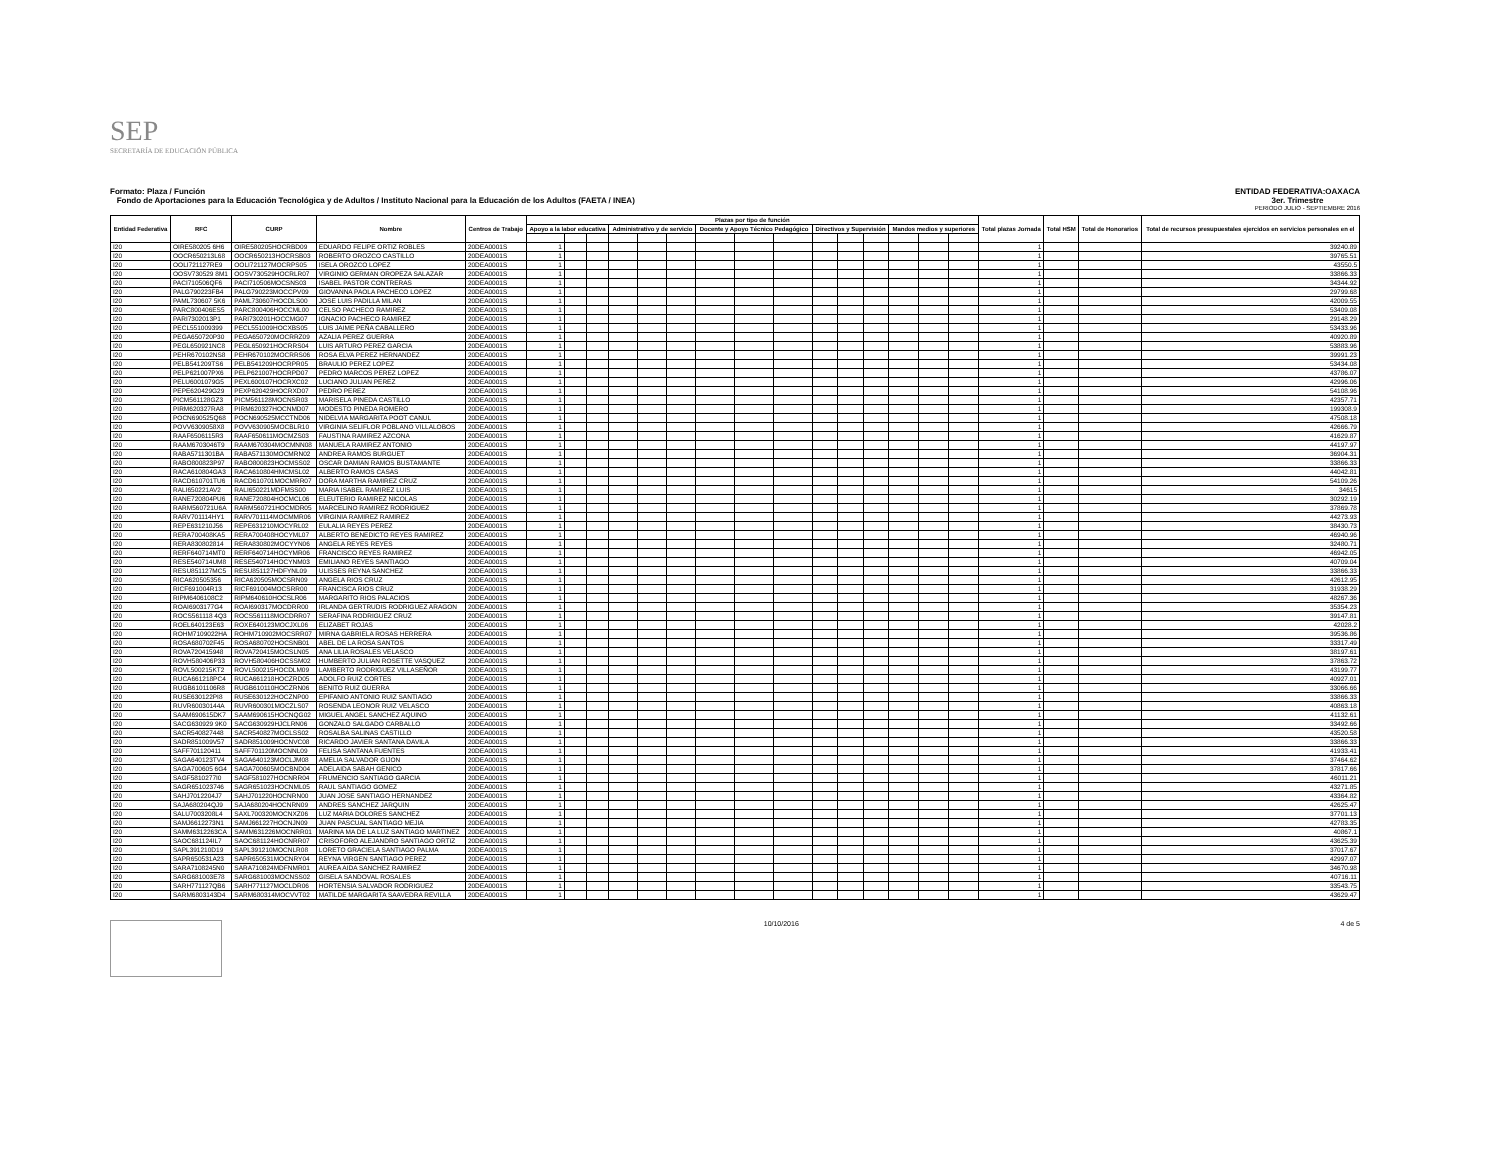SEP
SECRETARÍA DE EDUCACIÓN PÚBLICA
Formato: Plaza / Función
Fondo de Aportaciones para la Educación Tecnológica y de Adultos / Instituto Nacional para la Educación de los Adultos (FAETA / INEA)
ENTIDAD FEDERATIVA:OAXACA
3er. Trimestre
PERIODO JULIO - SEPTIEMBRE 2016
| Entidad Federativa | RFC | CURP | Nombre | Centros de Trabajo | Plazas por tipo de función | | | | | | | | | | | | | | | Total plazas Jornada | Total HSM | Total de Honorarios | Total de recursos presupuestales ejercidos en servicios personales en el |
| --- | --- | --- | --- | --- | --- | --- | --- | --- | --- | --- | --- | --- | --- | --- | --- | --- | --- | --- | --- | --- | --- | --- | --- |
| | | | | | Apoyo a la labor educativa | | | Administrativo y de servicio | | | Docente y Apoyo Técnico Pedagógico | | | Directivos y Supervisión | | | Mandos medios y superiores | | | | | | |
| I20 | OIRE580205 6H6 | OIRE580205HOCRBD09 | EDUARDO FELIPE ORTIZ ROBLES | 20DEA0001S | 1 | | | | | | | | | | | | | | | 1 | | | 39240.89 |
| I20 | OOCR650213L68 | OOCR650213HOCRSB03 | ROBERTO OROZCO CASTILLO | 20DEA0001S | 1 | | | | | | | | | | | | | | | 1 | | | 39765.51 |
| I20 | OOLI721127RE9 | OOLI721127MOCRPS05 | ISELA OROZCO LOPEZ | 20DEA0001S | 1 | | | | | | | | | | | | | | | 1 | | | 43550.5 |
| I20 | OOSV730529 8M1 | OOSV730529HOCRLR07 | VIRGINIO GERMAN OROPEZA SALAZAR | 20DEA0001S | 1 | | | | | | | | | | | | | | | 1 | | | 33866.33 |
| I20 | PACI710506QF6 | PACI710506MOCSNS03 | ISABEL PASTOR CONTRERAS | 20DEA0001S | 1 | | | | | | | | | | | | | | | 1 | | | 34344.92 |
| I20 | PALG790223FB4 | PALG790223MOCCPV09 | GIOVANNA PAOLA PACHECO LOPEZ | 20DEA0001S | 1 | | | | | | | | | | | | | | | 1 | | | 29799.68 |
| I20 | PAML730607 5K6 | PAML730607HOCDLS00 | JOSE LUIS PADILLA MILAN | 20DEA0001S | 1 | | | | | | | | | | | | | | | 1 | | | 42009.55 |
| I20 | PARC800406ES5 | PARC800406HOCCML00 | CELSO PACHECO RAMIREZ | 20DEA0001S | 1 | | | | | | | | | | | | | | | 1 | | | 53409.08 |
| I20 | PARI7302013P1 | PARI730201HOCCMG07 | IGNACIO PACHECO RAMIREZ | 20DEA0001S | 1 | | | | | | | | | | | | | | | 1 | | | 29148.29 |
| I20 | PECL551009399 | PECL551009HOCXBS05 | LUIS JAIME PEÑA CABALLERO | 20DEA0001S | 1 | | | | | | | | | | | | | | | 1 | | | 53433.96 |
| I20 | PEGA650720P30 | PEGA650720MOCRRZ09 | AZALIA PEREZ GUERRA | 20DEA0001S | 1 | | | | | | | | | | | | | | | 1 | | | 40920.89 |
| I20 | PEGL650921NC8 | PEGL650921HOCRRS04 | LUIS ARTURO PEREZ GARCIA | 20DEA0001S | 1 | | | | | | | | | | | | | | | 1 | | | 53883.96 |
| I20 | PEHR670102NS8 | PEHR670102MOCRRS06 | ROSA ELVA PEREZ HERNANDEZ | 20DEA0001S | 1 | | | | | | | | | | | | | | | 1 | | | 39991.23 |
| I20 | PELB541209TS6 | PELB541209HOCRPR05 | BRAULIO PEREZ LOPEZ | 20DEA0001S | 1 | | | | | | | | | | | | | | | 1 | | | 53434.08 |
| I20 | PELP621007PX6 | PELP621007HOCRPD07 | PEDRO MARCOS PEREZ LOPEZ | 20DEA0001S | 1 | | | | | | | | | | | | | | | 1 | | | 43786.07 |
| I20 | PELU6001079G5 | PEXL600107HOCRXC02 | LUCIANO JULIAN PEREZ | 20DEA0001S | 1 | | | | | | | | | | | | | | | 1 | | | 42996.06 |
| I20 | PEPE620429G29 | PEXP620429HOCRXD07 | PEDRO PEREZ | 20DEA0001S | 1 | | | | | | | | | | | | | | | 1 | | | 54108.96 |
| I20 | PICM561128GZ3 | PICM561128MOCNSR03 | MARISELA PINEDA CASTILLO | 20DEA0001S | 1 | | | | | | | | | | | | | | | 1 | | | 42357.71 |
| I20 | PIRM620327RA8 | PIRM620327HOCNMD07 | MODESTO PINEDA ROMERO | 20DEA0001S | 1 | | | | | | | | | | | | | | | 1 | | | 199308.9 |
| I20 | POCN690525Q68 | POCN690525MCCTND06 | NIDELVIA MARGARITA POOT CANUL | 20DEA0001S | 1 | | | | | | | | | | | | | | | 1 | | | 47508.18 |
| I20 | POVV6309058X8 | POVV630905MOCBLR10 | VIRGINIA SELIFLOR POBLANO VILLALOBOS | 20DEA0001S | 1 | | | | | | | | | | | | | | | 1 | | | 42666.79 |
| I20 | RAAF6506115R3 | RAAF650611MOCMZS03 | FAUSTINA RAMIREZ AZCONA | 20DEA0001S | 1 | | | | | | | | | | | | | | | 1 | | | 41629.87 |
| I20 | RAAM6703046T9 | RAAM670304MOCMNN08 | MANUELA RAMIREZ ANTONIO | 20DEA0001S | 1 | | | | | | | | | | | | | | | 1 | | | 44197.97 |
| I20 | RABA5711301BA | RABA571130MOCMRN02 | ANDREA RAMOS BURGUET | 20DEA0001S | 1 | | | | | | | | | | | | | | | 1 | | | 36904.31 |
| I20 | RABO800823P97 | RABO800823HOCMSS02 | OSCAR DAMIAN RAMOS BUSTAMANTE | 20DEA0001S | 1 | | | | | | | | | | | | | | | 1 | | | 33866.33 |
| I20 | RACA610804GA3 | RACA610804HMCMSL02 | ALBERTO RAMOS CASAS | 20DEA0001S | 1 | | | | | | | | | | | | | | | 1 | | | 44042.81 |
| I20 | RACD610701TU6 | RACD610701MOCMRR07 | DORA MARTHA RAMIREZ CRUZ | 20DEA0001S | 1 | | | | | | | | | | | | | | | 1 | | | 54109.26 |
| I20 | RALI650221AV2 | RALI650221MDFMSS00 | MARIA ISABEL RAMIREZ LUIS | 20DEA0001S | 1 | | | | | | | | | | | | | | | 1 | | | 34615 |
| I20 | RANE720804PU6 | RANE720804HOCMCL06 | ELEUTERIO RAMIREZ NICOLAS | 20DEA0001S | 1 | | | | | | | | | | | | | | | 1 | | | 30292.19 |
| I20 | RARM560721U6A | RARM560721HOCMDR05 | MARCELINO RAMIREZ RODRIGUEZ | 20DEA0001S | 1 | | | | | | | | | | | | | | | 1 | | | 37869.78 |
| I20 | RARV701114HY1 | RARV701114MOCMMR06 | VIRGINIA RAMIREZ RAMIREZ | 20DEA0001S | 1 | | | | | | | | | | | | | | | 1 | | | 44273.93 |
| I20 | REPE631210J56 | REPE631210MOCYRL02 | EULALIA REYES PEREZ | 20DEA0001S | 1 | | | | | | | | | | | | | | | 1 | | | 38430.73 |
| I20 | RERA700408KA5 | RERA700408HOCYML07 | ALBERTO BENEDICTO REYES RAMIREZ | 20DEA0001S | 1 | | | | | | | | | | | | | | | 1 | | | 46940.96 |
| I20 | RERA830802814 | RERA830802MOCYYN06 | ANGELA REYES REYES | 20DEA0001S | 1 | | | | | | | | | | | | | | | 1 | | | 32480.71 |
| I20 | RERF640714MT0 | RERF640714HOCYMR06 | FRANCISCO REYES RAMIREZ | 20DEA0001S | 1 | | | | | | | | | | | | | | | 1 | | | 46942.05 |
| I20 | RESE540714UM8 | RESE540714HOCYNM03 | EMILIANO REYES SANTIAGO | 20DEA0001S | 1 | | | | | | | | | | | | | | | 1 | | | 40709.04 |
| I20 | RESU851127MC5 | RESU851127HDFYNL09 | ULISSES REYNA SANCHEZ | 20DEA0001S | 1 | | | | | | | | | | | | | | | 1 | | | 33866.33 |
| I20 | RICA620505356 | RICA620505MOCSRN09 | ANGELA RIOS CRUZ | 20DEA0001S | 1 | | | | | | | | | | | | | | | 1 | | | 42612.95 |
| I20 | RICF691004R13 | RICF691004MOCSRR00 | FRANCISCA RIOS CRUZ | 20DEA0001S | 1 | | | | | | | | | | | | | | | 1 | | | 31938.29 |
| I20 | RIPM6406108C2 | RIPM640610HOCSLR06 | MARGARITO RIOS PALACIOS | 20DEA0001S | 1 | | | | | | | | | | | | | | | 1 | | | 48267.36 |
| I20 | ROAI6903177G4 | ROAI690317MOCDRR00 | IRLANDA GERTRUDIS RODRIGUEZ ARAGON | 20DEA0001S | 1 | | | | | | | | | | | | | | | 1 | | | 35354.23 |
| I20 | ROCS561118 4Q3 | ROCS561118MOCDRR07 | SERAFINA RODRIGUEZ CRUZ | 20DEA0001S | 1 | | | | | | | | | | | | | | | 1 | | | 39147.81 |
| I20 | ROEL640123E63 | ROXE640123MOCJXL06 | ELIZABET ROJAS | 20DEA0001S | 1 | | | | | | | | | | | | | | | 1 | | | 42028.2 |
| I20 | ROHM7109022HA | ROHM710902MOCSRR07 | MIRNA GABRIELA ROSAS HERRERA | 20DEA0001S | 1 | | | | | | | | | | | | | | | 1 | | | 39536.86 |
| I20 | ROSA680702F45 | ROSA680702HOCSNB01 | ABEL DE LA ROSA SANTOS | 20DEA0001S | 1 | | | | | | | | | | | | | | | 1 | | | 33317.49 |
| I20 | ROVA720415948 | ROVA720415MOCSLN05 | ANA LILIA ROSALES VELASCO | 20DEA0001S | 1 | | | | | | | | | | | | | | | 1 | | | 38197.61 |
| I20 | ROVH580406P33 | ROVH580406HOCSSM02 | HUMBERTO JULIAN ROSETTE VASQUEZ | 20DEA0001S | 1 | | | | | | | | | | | | | | | 1 | | | 37863.72 |
| I20 | ROVL500215KT2 | ROVL500215HOCDLM09 | LAMBERTO RODRIGUEZ VILLASEÑOR | 20DEA0001S | 1 | | | | | | | | | | | | | | | 1 | | | 43199.77 |
| I20 | RUCA661218PC4 | RUCA661218HOCZRD05 | ADOLFO RUIZ CORTES | 20DEA0001S | 1 | | | | | | | | | | | | | | | 1 | | | 40927.01 |
| I20 | RUGB6101106R8 | RUGB610110HOCZRN06 | BENITO RUIZ GUERRA | 20DEA0001S | 1 | | | | | | | | | | | | | | | 1 | | | 33066.66 |
| I20 | RUSE630122PI8 | RUSE630122HOCZNP00 | EPIFANIO ANTONIO RUIZ SANTIAGO | 20DEA0001S | 1 | | | | | | | | | | | | | | | 1 | | | 33866.33 |
| I20 | RUVR60030144A | RUVR600301MOCZLS07 | ROSENDA LEONOR RUIZ VELASCO | 20DEA0001S | 1 | | | | | | | | | | | | | | | 1 | | | 40863.18 |
| I20 | SAAM690615DK7 | SAAM690615HOCNQG02 | MIGUEL ANGEL SANCHEZ AQUINO | 20DEA0001S | 1 | | | | | | | | | | | | | | | 1 | | | 41132.61 |
| I20 | SACG630929 9K0 | SACG630929HJCLRN06 | GONZALO SALGADO CARBALLO | 20DEA0001S | 1 | | | | | | | | | | | | | | | 1 | | | 33492.66 |
| I20 | SACR540827448 | SACR540827MOCLSS02 | ROSALBA SALINAS CASTILLO | 20DEA0001S | 1 | | | | | | | | | | | | | | | 1 | | | 43520.58 |
| I20 | SADR851009V57 | SADR851009HOCNVC08 | RICARDO JAVIER SANTANA DAVILA | 20DEA0001S | 1 | | | | | | | | | | | | | | | 1 | | | 33866.33 |
| I20 | SAFF701120411 | SAFF701120MOCNNL09 | FELISA SANTANA FUENTES | 20DEA0001S | 1 | | | | | | | | | | | | | | | 1 | | | 41933.41 |
| I20 | SAGA640123TV4 | SAGA640123MOCLJM08 | AMELIA SALVADOR GIJON | 20DEA0001S | 1 | | | | | | | | | | | | | | | 1 | | | 37464.62 |
| I20 | SAGA700605 6G4 | SAGA700605MOCBND04 | ADELAIDA SABAH GENICO | 20DEA0001S | 1 | | | | | | | | | | | | | | | 1 | | | 37817.66 |
| I20 | SAGF5810277I0 | SAGF581027HOCNRR04 | FRUMENCIO SANTIAGO GARCIA | 20DEA0001S | 1 | | | | | | | | | | | | | | | 1 | | | 46011.21 |
| I20 | SAGR651023746 | SAGR651023HOCNML05 | RAUL SANTIAGO GOMEZ | 20DEA0001S | 1 | | | | | | | | | | | | | | | 1 | | | 43271.85 |
| I20 | SAHJ7012204J7 | SAHJ701220HOCNRN00 | JUAN JOSE SANTIAGO HERNANDEZ | 20DEA0001S | 1 | | | | | | | | | | | | | | | 1 | | | 43364.82 |
| I20 | SAJA680204QJ9 | SAJA680204HOCNRN09 | ANDRES SANCHEZ JARQUIN | 20DEA0001S | 1 | | | | | | | | | | | | | | | 1 | | | 42625.47 |
| I20 | SALU7003208L4 | SAXL700320MOCNXZ06 | LUZ MARIA DOLORES SANCHEZ | 20DEA0001S | 1 | | | | | | | | | | | | | | | 1 | | | 37701.13 |
| I20 | SAMJ6612273N1 | SAMJ661227HOCNJN09 | JUAN PASCUAL SANTIAGO MEJIA | 20DEA0001S | 1 | | | | | | | | | | | | | | | 1 | | | 42783.35 |
| I20 | SAMM6312263CA | SAMM631226MOCNRR01 | MARINA MA DE LA LUZ SANTIAGO MARTINEZ | 20DEA0001S | 1 | | | | | | | | | | | | | | | 1 | | | 40867.1 |
| I20 | SAOC681124IL7 | SAOC681124HOCNRR07 | CRISOFORO ALEJANDRO SANTIAGO ORTIZ | 20DEA0001S | 1 | | | | | | | | | | | | | | | 1 | | | 43625.39 |
| I20 | SAPL391210D19 | SAPL391210MOCNLR08 | LORETO GRACIELA SANTIAGO PALMA | 20DEA0001S | 1 | | | | | | | | | | | | | | | 1 | | | 37017.67 |
| I20 | SAPR650531A23 | SAPR650531MOCNRY04 | REYNA VIRGEN SANTIAGO PEREZ | 20DEA0001S | 1 | | | | | | | | | | | | | | | 1 | | | 42997.07 |
| I20 | SARA7108245N0 | SARA710824MDFNMR01 | AUREA AIDA SANCHEZ RAMIREZ | 20DEA0001S | 1 | | | | | | | | | | | | | | | 1 | | | 34670.98 |
| I20 | SARG681003E78 | SARG681003MOCNSS02 | GISELA SANDOVAL ROSALES | 20DEA0001S | 1 | | | | | | | | | | | | | | | 1 | | | 40716.11 |
| I20 | SARH771127QB6 | SARH771127MOCLDR06 | HORTENSIA SALVADOR RODRIGUEZ | 20DEA0001S | 1 | | | | | | | | | | | | | | | 1 | | | 33543.75 |
| I20 | SARM6803143D4 | SARM680314MOCVVT02 | MATILDE MARGARITA SAAVEDRA REVILLA | 20DEA0001S | 1 | | | | | | | | | | | | | | | 1 | | | 43629.47 |
10/10/2016 4 de 5